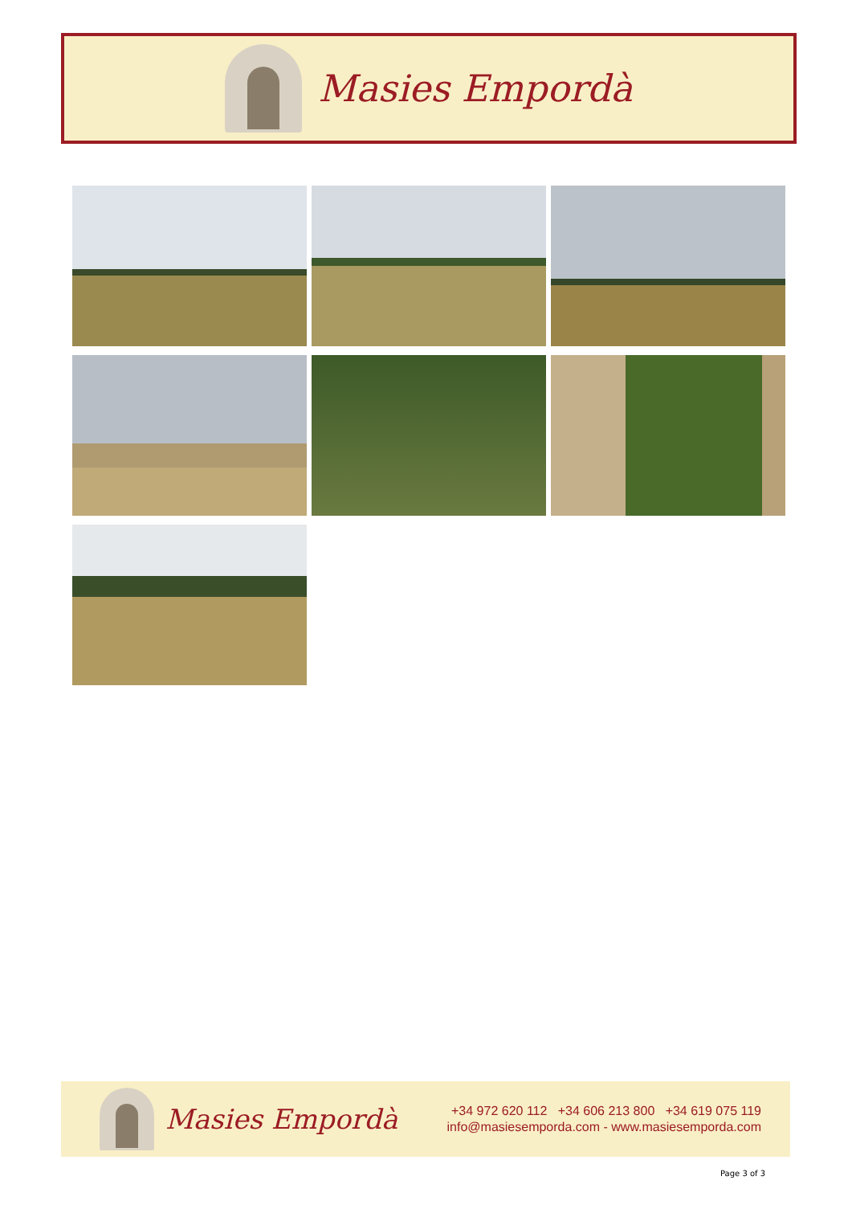Masies Empordà
Masies Empordà
+34 972 620 112 +34 606 213 800 +34 619 075 119
info@masiesemporda.com - www.masiesemporda.com
Page 3 of 3